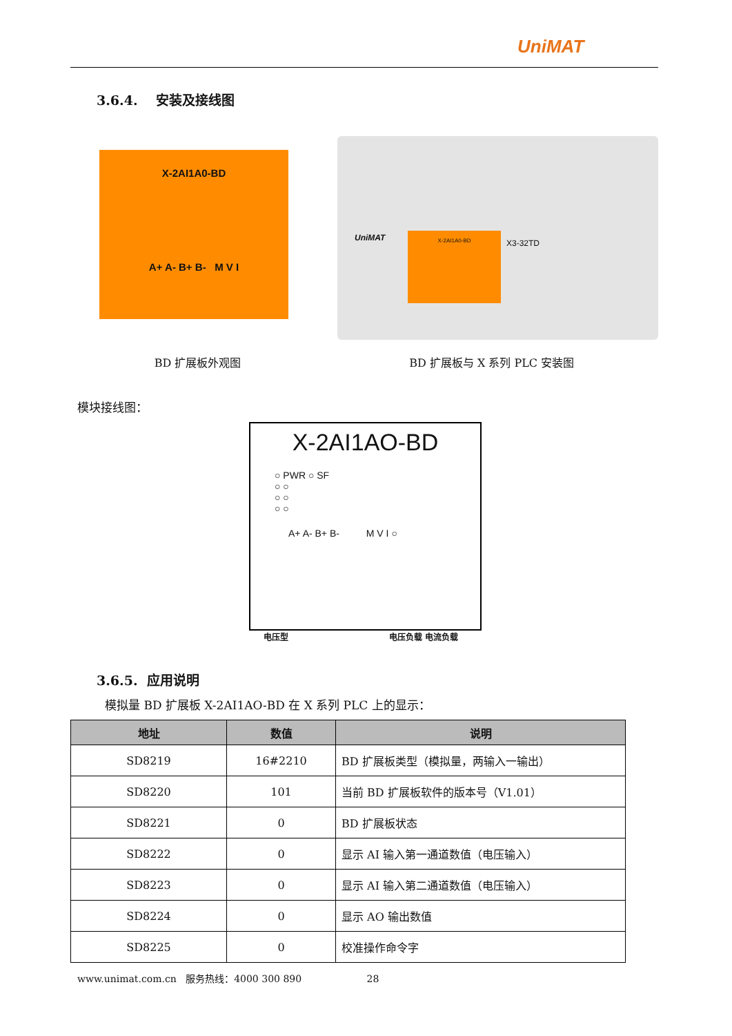UniMAT
3.6.4. 安装及接线图
X-2AI1A0-BD
A+ A- B+ B- M V I
X-2AI1A0-BD
UniMAT
X3-32TD
BD 扩展板外观图 BD 扩展板与 X 系列 PLC 安装图
模块接线图：
X-2AI1AO-BD
○ PWR ○ SF
○ ○
○ ○
○ ○
A+ A- B+ B- M V I ○
电压型 电压负载 电流负载
3.6.5. 应用说明
模拟量 BD 扩展板 X-2AI1AO-BD 在 X 系列 PLC 上的显示：
| 地址 | 数值 | 说明 |
| --- | --- | --- |
| SD8219 | 16#2210 | BD 扩展板类型（模拟量，两输入一输出） |
| SD8220 | 101 | 当前 BD 扩展板软件的版本号（V1.01） |
| SD8221 | 0 | BD 扩展板状态 |
| SD8222 | 0 | 显示 AI 输入第一通道数值（电压输入） |
| SD8223 | 0 | 显示 AI 输入第二通道数值（电压输入） |
| SD8224 | 0 | 显示 AO 输出数值 |
| SD8225 | 0 | 校准操作命令字 |
www.unimat.com.cn 服务热线：4000 300 890 28